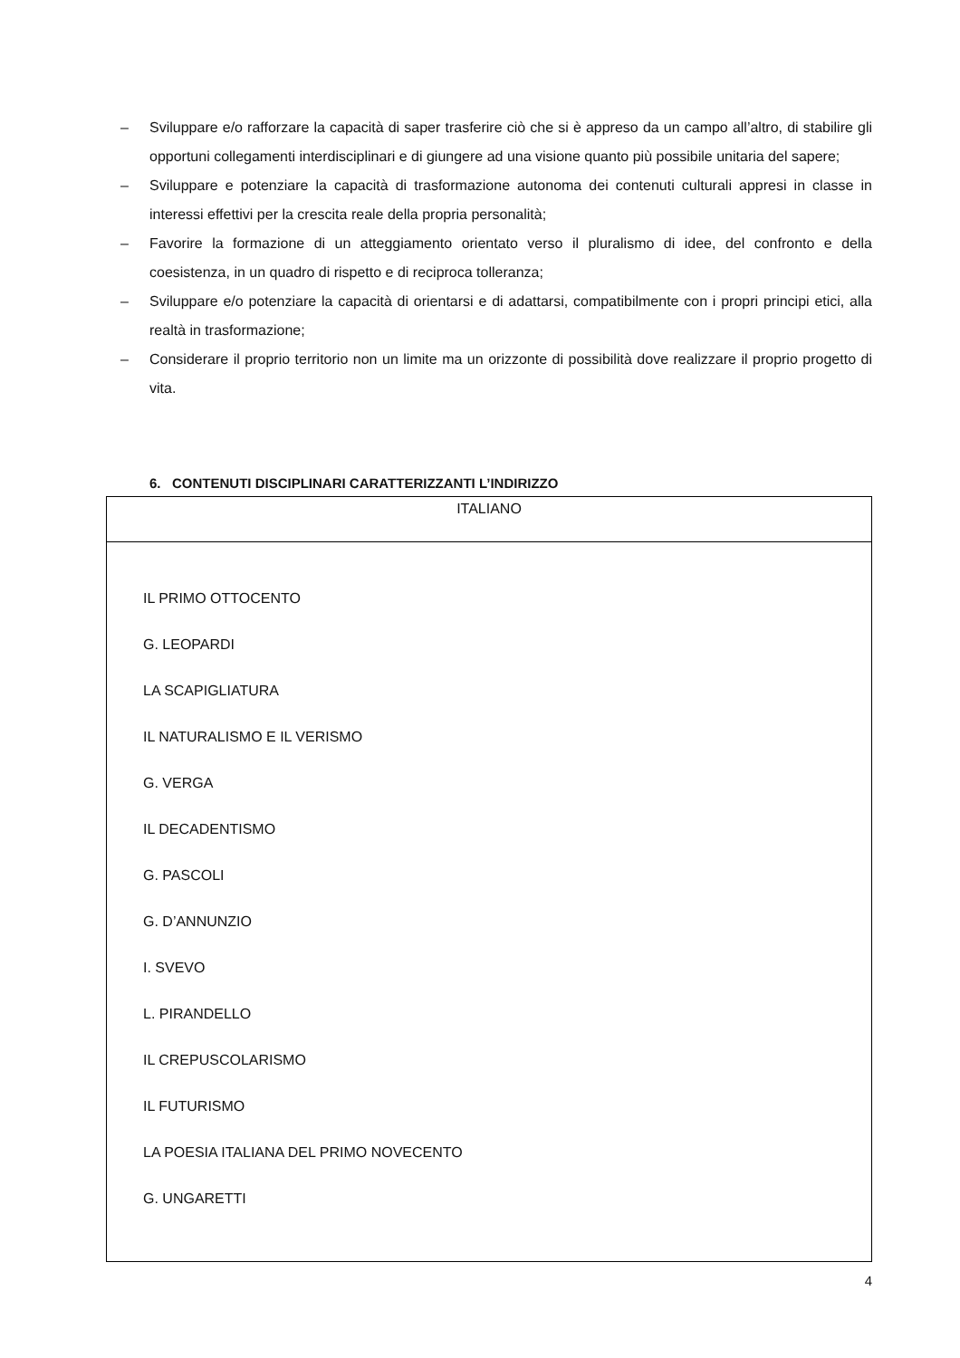– Sviluppare e/o rafforzare la capacità di saper trasferire ciò che si è appreso da un campo all’altro, di stabilire gli opportuni collegamenti interdisciplinari e di giungere ad una visione quanto più possibile unitaria del sapere;
– Sviluppare e potenziare la capacità di trasformazione autonoma dei contenuti culturali appresi in classe in interessi effettivi per la crescita reale della propria personalità;
– Favorire la formazione di un atteggiamento orientato verso il pluralismo di idee, del confronto e della coesistenza, in un quadro di rispetto e di reciproca tolleranza;
– Sviluppare e/o potenziare la capacità di orientarsi e di adattarsi, compatibilmente con i propri principi etici, alla realtà in trasformazione;
– Considerare il proprio territorio non un limite ma un orizzonte di possibilità dove realizzare il proprio progetto di vita.
6. CONTENUTI DISCIPLINARI CARATTERIZZANTI L’INDIRIZZO
| ITALIANO |
| IL PRIMO OTTOCENTO G. LEOPARDI LA SCAPIGLIATURA IL NATURALISMO E IL VERISMO G. VERGA IL DECADENTISMO G. PASCOLI G. D’ANNUNZIO I. SVEVO L. PIRANDELLO IL CREPUSCOLARISMO IL FUTURISMO LA POESIA ITALIANA DEL PRIMO NOVECENTO G. UNGARETTI |
4